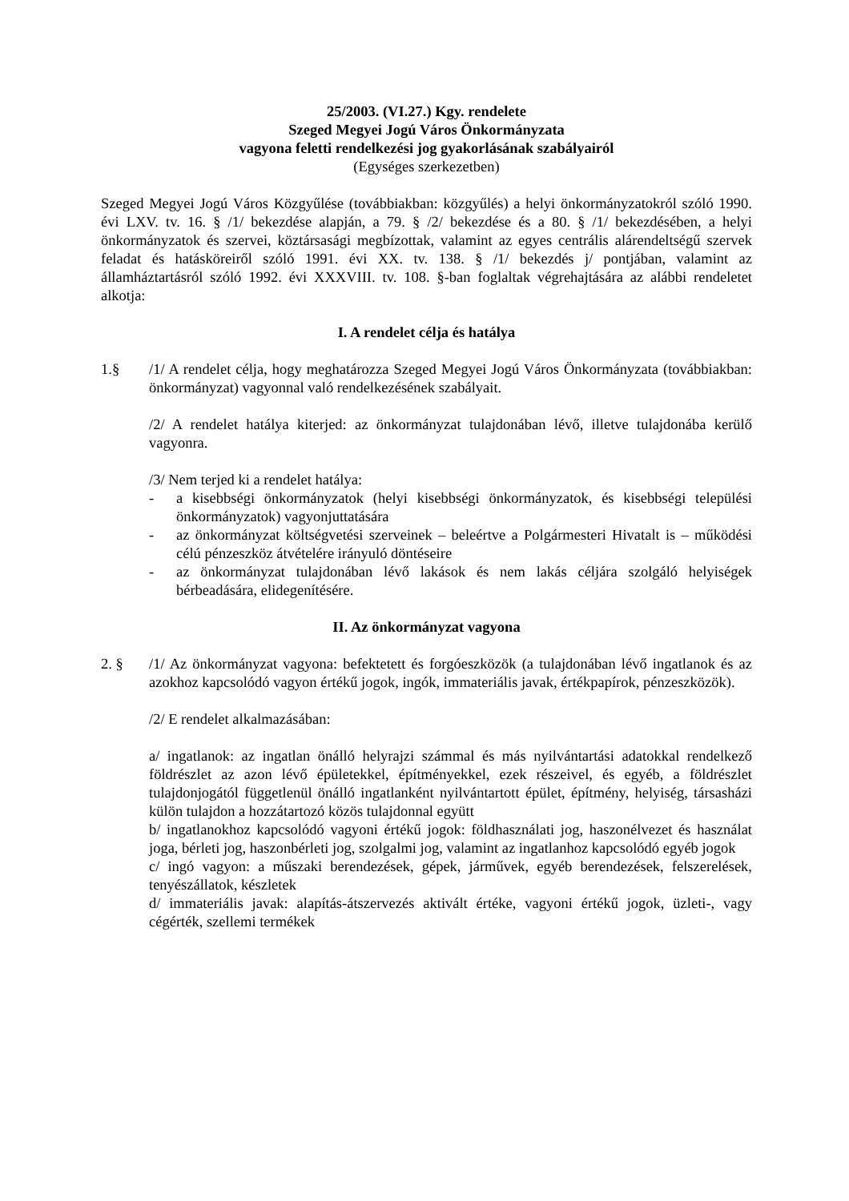25/2003. (VI.27.) Kgy. rendelete
Szeged Megyei Jogú Város Önkormányzata
vagyona feletti rendelkezési jog gyakorlásának szabályairól
(Egységes szerkezetben)
Szeged Megyei Jogú Város Közgyűlése (továbbiakban: közgyűlés) a helyi önkormányzatokról szóló 1990. évi LXV. tv. 16. § /1/ bekezdése alapján, a 79. § /2/ bekezdése és a 80. § /1/ bekezdésében, a helyi önkormányzatok és szervei, köztársasági megbízottak, valamint az egyes centrális alárendeltségű szervek feladat és hatásköreiről szóló 1991. évi XX. tv. 138. § /1/ bekezdés j/ pontjában, valamint az államháztartásról szóló 1992. évi XXXVIII. tv. 108. §-ban foglaltak végrehajtására az alábbi rendeletet alkotja:
I. A rendelet célja és hatálya
1.§ /1/ A rendelet célja, hogy meghatározza Szeged Megyei Jogú Város Önkormányzata (továbbiakban: önkormányzat) vagyonnal való rendelkezésének szabályait.
/2/ A rendelet hatálya kiterjed: az önkormányzat tulajdonában lévő, illetve tulajdonába kerülő vagyonra.
/3/ Nem terjed ki a rendelet hatálya:
- a kisebbségi önkormányzatok (helyi kisebbségi önkormányzatok, és kisebbségi települési önkormányzatok) vagyonjuttatására
- az önkormányzat költségvetési szerveinek – beleértve a Polgármesteri Hivatalt is – működési célú pénzeszköz átvételére irányuló döntéseire
- az önkormányzat tulajdonában lévő lakások és nem lakás céljára szolgáló helyiségek bérbeadására, elidegenítésére.
II. Az önkormányzat vagyona
2. § /1/ Az önkormányzat vagyona: befektetett és forgóeszközök (a tulajdonában lévő ingatlanok és az azokhoz kapcsolódó vagyon értékű jogok, ingók, immateriális javak, értékpapírok, pénzeszközök).
/2/ E rendelet alkalmazásában:
a/ ingatlanok: az ingatlan önálló helyrajzi számmal és más nyilvántartási adatokkal rendelkező földrészlet az azon lévő épületekkel, építményekkel, ezek részeivel, és egyéb, a földrészlet tulajdonjogától függetlenül önálló ingatlanként nyilvántartott épület, építmény, helyiség, társasházi külön tulajdon a hozzátartozó közös tulajdonnal együtt
b/ ingatlanokhoz kapcsolódó vagyoni értékű jogok: földhasználati jog, haszonélvezet és használat joga, bérleti jog, haszonbérleti jog, szolgalmi jog, valamint az ingatlanhoz kapcsolódó egyéb jogok
c/ ingó vagyon: a műszaki berendezések, gépek, járművek, egyéb berendezések, felszerelések, tenyészállatok, készletek
d/ immateriális javak: alapítás-átszervezés aktivált értéke, vagyoni értékű jogok, üzleti-, vagy cégérték, szellemi termékek